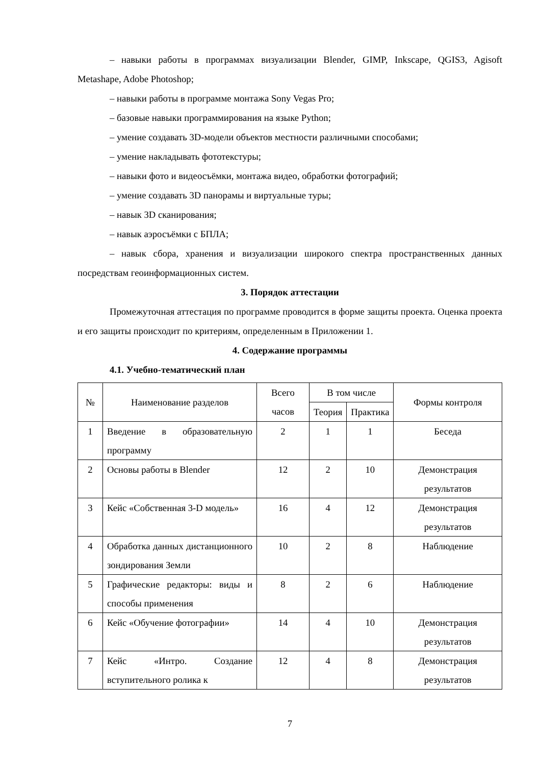– навыки работы в программах визуализации Blender, GIMP, Inkscape, QGIS3, Agisoft Metashape, Adobe Photoshop;
– навыки работы в программе монтажа Sony Vegas Pro;
– базовые навыки программирования на языке Python;
– умение создавать 3D-модели объектов местности различными способами;
– умение накладывать фототекстуры;
– навыки фото и видеосъёмки, монтажа видео, обработки фотографий;
– умение создавать 3D панорамы и виртуальные туры;
– навык 3D сканирования;
– навык аэросъёмки с БПЛА;
– навык сбора, хранения и визуализации широкого спектра пространственных данных посредствам геоинформационных систем.
3. Порядок аттестации
Промежуточная аттестация по программе проводится в форме защиты проекта. Оценка проекта и его защиты происходит по критериям, определенным в Приложении 1.
4. Содержание программы
4.1. Учебно-тематический план
| № | Наименование разделов | Всего часов | В том числе | | Формы контроля |
| --- | --- | --- | --- | --- | --- |
| | | | Теория | Практика | |
| 1 | Введение в образовательную программу | 2 | 1 | 1 | Беседа |
| 2 | Основы работы в Blender | 12 | 2 | 10 | Демонстрация результатов |
| 3 | Кейс «Собственная 3-D модель» | 16 | 4 | 12 | Демонстрация результатов |
| 4 | Обработка данных дистанционного зондирования Земли | 10 | 2 | 8 | Наблюдение |
| 5 | Графические редакторы: виды и способы применения | 8 | 2 | 6 | Наблюдение |
| 6 | Кейс «Обучение фотографии» | 14 | 4 | 10 | Демонстрация результатов |
| 7 | Кейс «Интро. Создание вступительного ролика к | 12 | 4 | 8 | Демонстрация результатов |
7